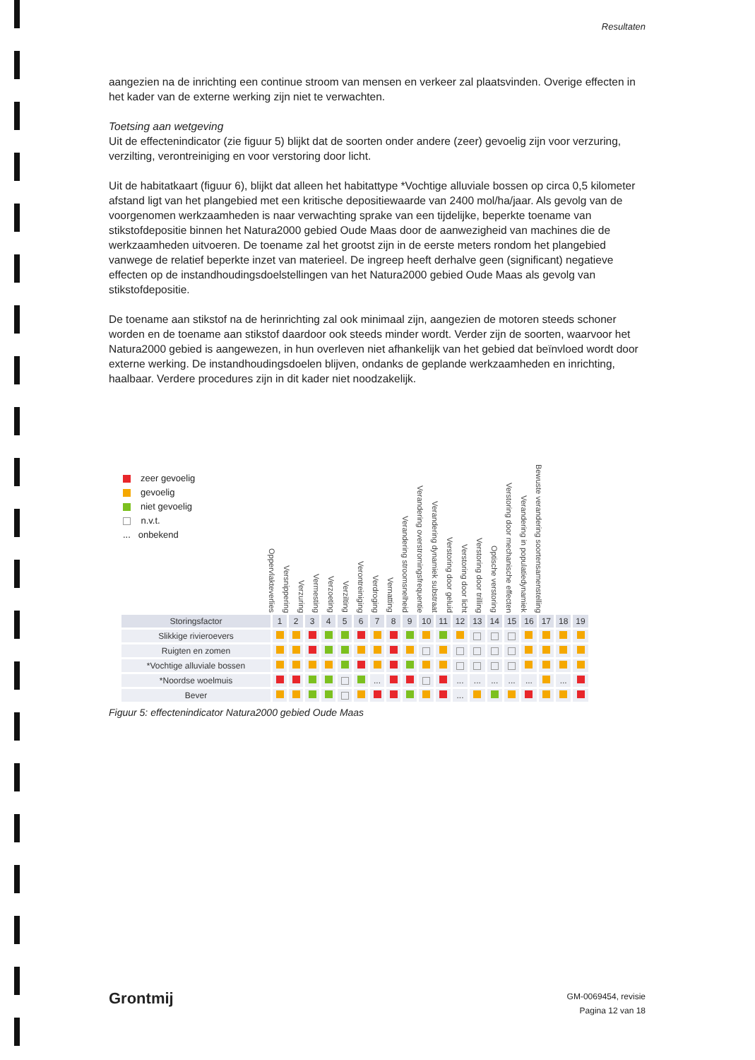Resultaten
aangezien na de inrichting een continue stroom van mensen en verkeer zal plaatsvinden. Overige effecten in het kader van de externe werking zijn niet te verwachten.
Toetsing aan wetgeving
Uit de effectenindicator (zie figuur 5) blijkt dat de soorten onder andere (zeer) gevoelig zijn voor verzuring, verzilting, verontreiniging en voor verstoring door licht.
Uit de habitatkaart (figuur 6), blijkt dat alleen het habitattype *Vochtige alluviale bossen op circa 0,5 kilometer afstand ligt van het plangebied met een kritische depositiewaarde van 2400 mol/ha/jaar. Als gevolg van de voorgenomen werkzaamheden is naar verwachting sprake van een tijdelijke, beperkte toename van stikstofdepositie binnen het Natura2000 gebied Oude Maas door de aanwezigheid van machines die de werkzaamheden uitvoeren. De toename zal het grootst zijn in de eerste meters rondom het plangebied vanwege de relatief beperkte inzet van materieel. De ingreep heeft derhalve geen (significant) negatieve effecten op de instandhoudingsdoelstellingen van het Natura2000 gebied Oude Maas als gevolg van stikstofdepositie.
De toename aan stikstof na de herinrichting zal ook minimaal zijn, aangezien de motoren steeds schoner worden en de toename aan stikstof daardoor ook steeds minder wordt. Verder zijn de soorten, waarvoor het Natura2000 gebied is aangewezen, in hun overleven niet afhankelijk van het gebied dat beïnvloed wordt door externe werking. De instandhoudingsdoelen blijven, ondanks de geplande werkzaamheden en inrichting, haalbaar. Verdere procedures zijn in dit kader niet noodzakelijk.
zeer gevoelig
gevoelig
niet gevoelig
n.v.t.
... onbekend
Oppervlakteverlies Versnippering Verzuring Vermesting Verzoeting Verzilting Verontreiniging Verdroging Vernatting Verandering stroomsnelheid Verandering overstromingsfrequentie Verandering dynamiek substraat Verstoring door geluid Verstoring door licht Verstoring door trilling Optische verstoring Verstoring door mechanische effecten Verandering in populatiedynamiek Bewuste verandering soortensamenstelling
| Storingsfactor | 1 | 2 | 3 | 4 | 5 | 6 | 7 | 8 | 9 | 10 | 11 | 12 | 13 | 14 | 15 | 16 | 17 | 18 | 19 |
| --- | --- | --- | --- | --- | --- | --- | --- | --- | --- | --- | --- | --- | --- | --- | --- | --- | --- | --- | --- |
| Slikkige rivieroevers | | | | | | | | | | | | | | | | | | | |
| Ruigten en zomen | | | | | | | | | | | | | | | | | | | |
| *Vochtige alluviale bossen | | | | | | | | | | | | | | | | | | | |
| *Noordse woelmuis | | | | | | | ... | | | | | ... | ... | ... | ... | ... | | ... | |
| Bever | | | | | | | | | | | | ... | | | | | | | |
Figuur 5: effectenindicator Natura2000 gebied Oude Maas
Grontmij
GM-0069454, revisie
Pagina 12 van 18